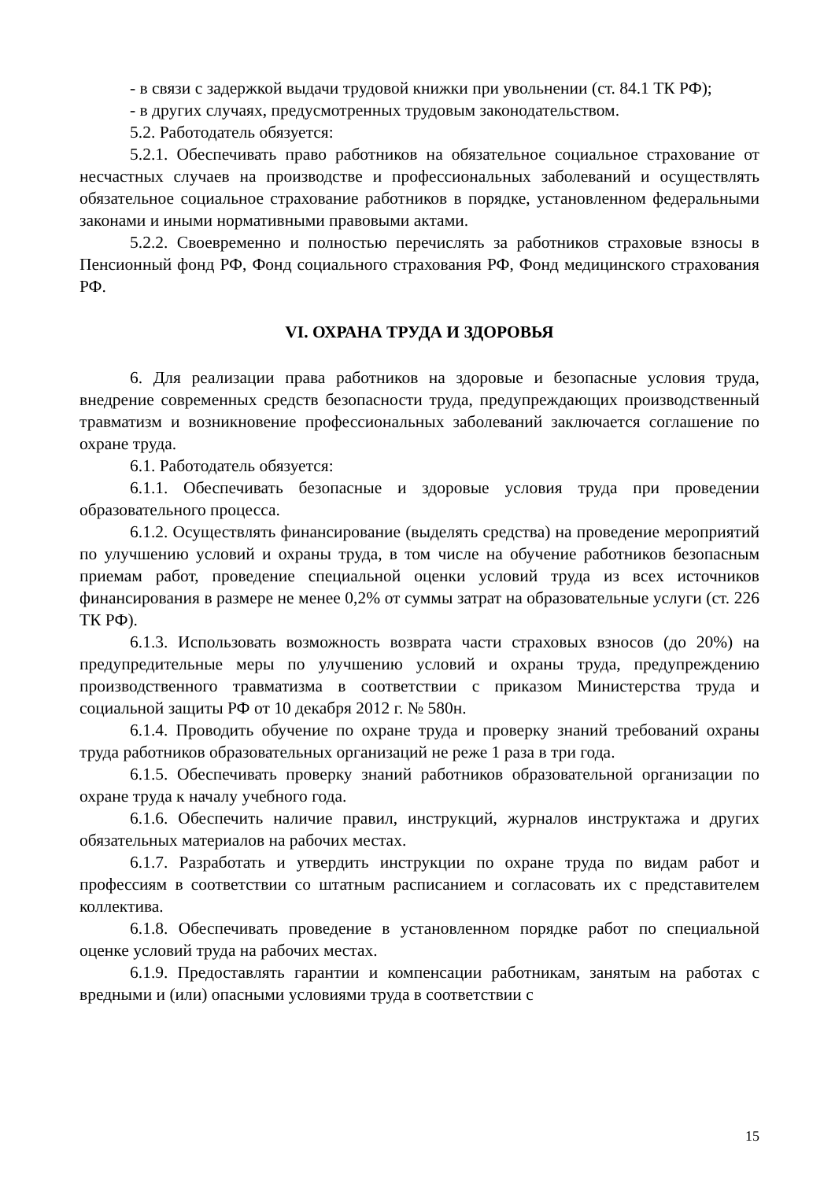- в связи с задержкой выдачи трудовой книжки при увольнении (ст. 84.1 ТК РФ);
- в других случаях, предусмотренных трудовым законодательством.
5.2. Работодатель обязуется:
5.2.1. Обеспечивать право работников на обязательное социальное страхование от несчастных случаев на производстве и профессиональных заболеваний и осуществлять обязательное социальное страхование работников в порядке, установленном федеральными законами и иными нормативными правовыми актами.
5.2.2. Своевременно и полностью перечислять за работников страховые взносы в Пенсионный фонд РФ, Фонд социального страхования РФ, Фонд медицинского страхования РФ.
VI. ОХРАНА ТРУДА И ЗДОРОВЬЯ
6. Для реализации права работников на здоровые и безопасные условия труда, внедрение современных средств безопасности труда, предупреждающих производственный травматизм и возникновение профессиональных заболеваний заключается соглашение по охране труда.
6.1. Работодатель обязуется:
6.1.1. Обеспечивать безопасные и здоровые условия труда при проведении образовательного процесса.
6.1.2. Осуществлять финансирование (выделять средства) на проведение мероприятий по улучшению условий и охраны труда, в том числе на обучение работников безопасным приемам работ, проведение специальной оценки условий труда из всех источников финансирования в размере не менее 0,2% от суммы затрат на образовательные услуги (ст. 226 ТК РФ).
6.1.3. Использовать возможность возврата части страховых взносов (до 20%) на предупредительные меры по улучшению условий и охраны труда, предупреждению производственного травматизма в соответствии с приказом Министерства труда и социальной защиты РФ от 10 декабря 2012 г. № 580н.
6.1.4. Проводить обучение по охране труда и проверку знаний требований охраны труда работников образовательных организаций не реже 1 раза в три года.
6.1.5. Обеспечивать проверку знаний работников образовательной организации по охране труда к началу учебного года.
6.1.6. Обеспечить наличие правил, инструкций, журналов инструктажа и других обязательных материалов на рабочих местах.
6.1.7. Разработать и утвердить инструкции по охране труда по видам работ и профессиям в соответствии со штатным расписанием и согласовать их с представителем коллектива.
6.1.8. Обеспечивать проведение в установленном порядке работ по специальной оценке условий труда на рабочих местах.
6.1.9. Предоставлять гарантии и компенсации работникам, занятым на работах с вредными и (или) опасными условиями труда в соответствии с
15